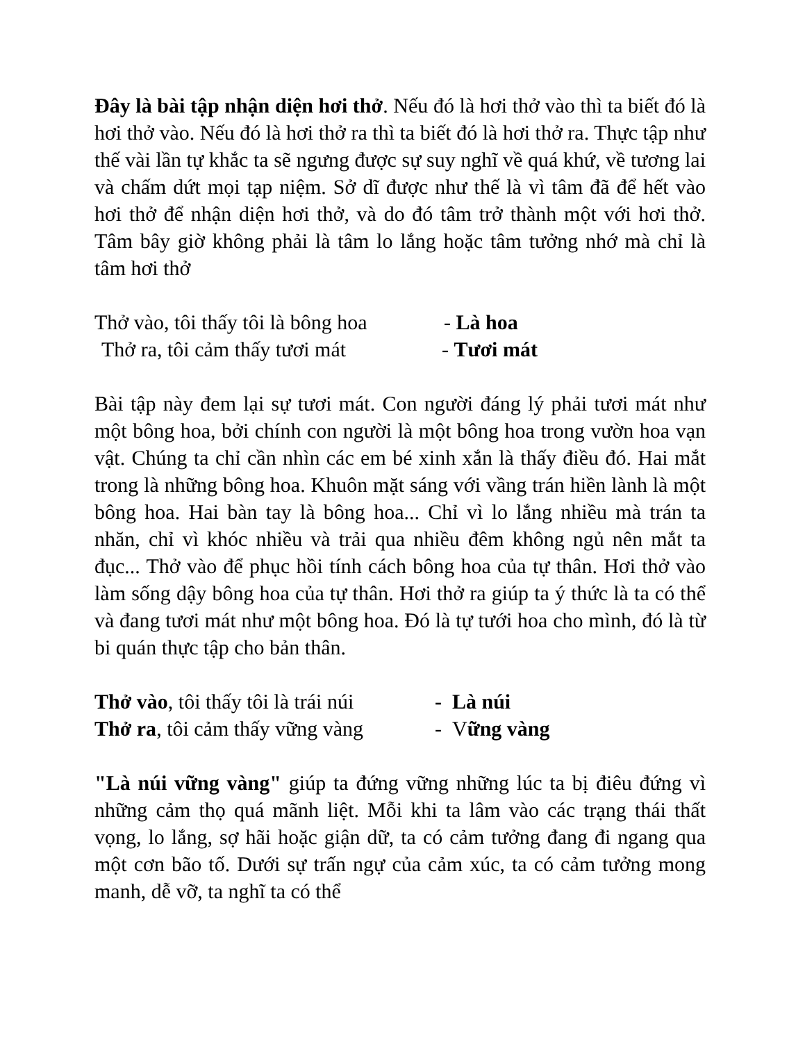Đây là bài tập nhận diện hơi thở. Nếu đó là hơi thở vào thì ta biết đó là hơi thở vào. Nếu đó là hơi thở ra thì ta biết đó là hơi thở ra. Thực tập như thế vài lần tự khắc ta sẽ ngưng được sự suy nghĩ về quá khứ, về tương lai và chấm dứt mọi tạp niệm. Sở dĩ được như thế là vì tâm đã để hết vào hơi thở để nhận diện hơi thở, và do đó tâm trở thành một với hơi thở. Tâm bây giờ không phải là tâm lo lắng hoặc tâm tưởng nhớ mà chỉ là tâm hơi thở
Thở vào, tôi thấy tôi là bông hoa - Là hoa
Thở ra, tôi cảm thấy tươi mát - Tươi mát
Bài tập này đem lại sự tươi mát. Con người đáng lý phải tươi mát như một bông hoa, bởi chính con người là một bông hoa trong vườn hoa vạn vật. Chúng ta chỉ cần nhìn các em bé xinh xắn là thấy điều đó. Hai mắt trong là những bông hoa. Khuôn mặt sáng với vầng trán hiền lành là một bông hoa. Hai bàn tay là bông hoa... Chỉ vì lo lắng nhiều mà trán ta nhăn, chỉ vì khóc nhiều và trải qua nhiều đêm không ngủ nên mắt ta đục... Thở vào để phục hồi tính cách bông hoa của tự thân. Hơi thở vào làm sống dậy bông hoa của tự thân. Hơi thở ra giúp ta ý thức là ta có thể và đang tươi mát như một bông hoa. Đó là tự tưới hoa cho mình, đó là từ bi quán thực tập cho bản thân.
Thở vào, tôi thấy tôi là trái núi - Là núi
Thở ra, tôi cảm thấy vững vàng - Vững vàng
"Là núi vững vàng" giúp ta đứng vững những lúc ta bị điêu đứng vì những cảm thọ quá mãnh liệt. Mỗi khi ta lâm vào các trạng thái thất vọng, lo lắng, sợ hãi hoặc giận dữ, ta có cảm tưởng đang đi ngang qua một cơn bão tố. Dưới sự trấn ngự của cảm xúc, ta có cảm tưởng mong manh, dễ vỡ, ta nghĩ ta có thể